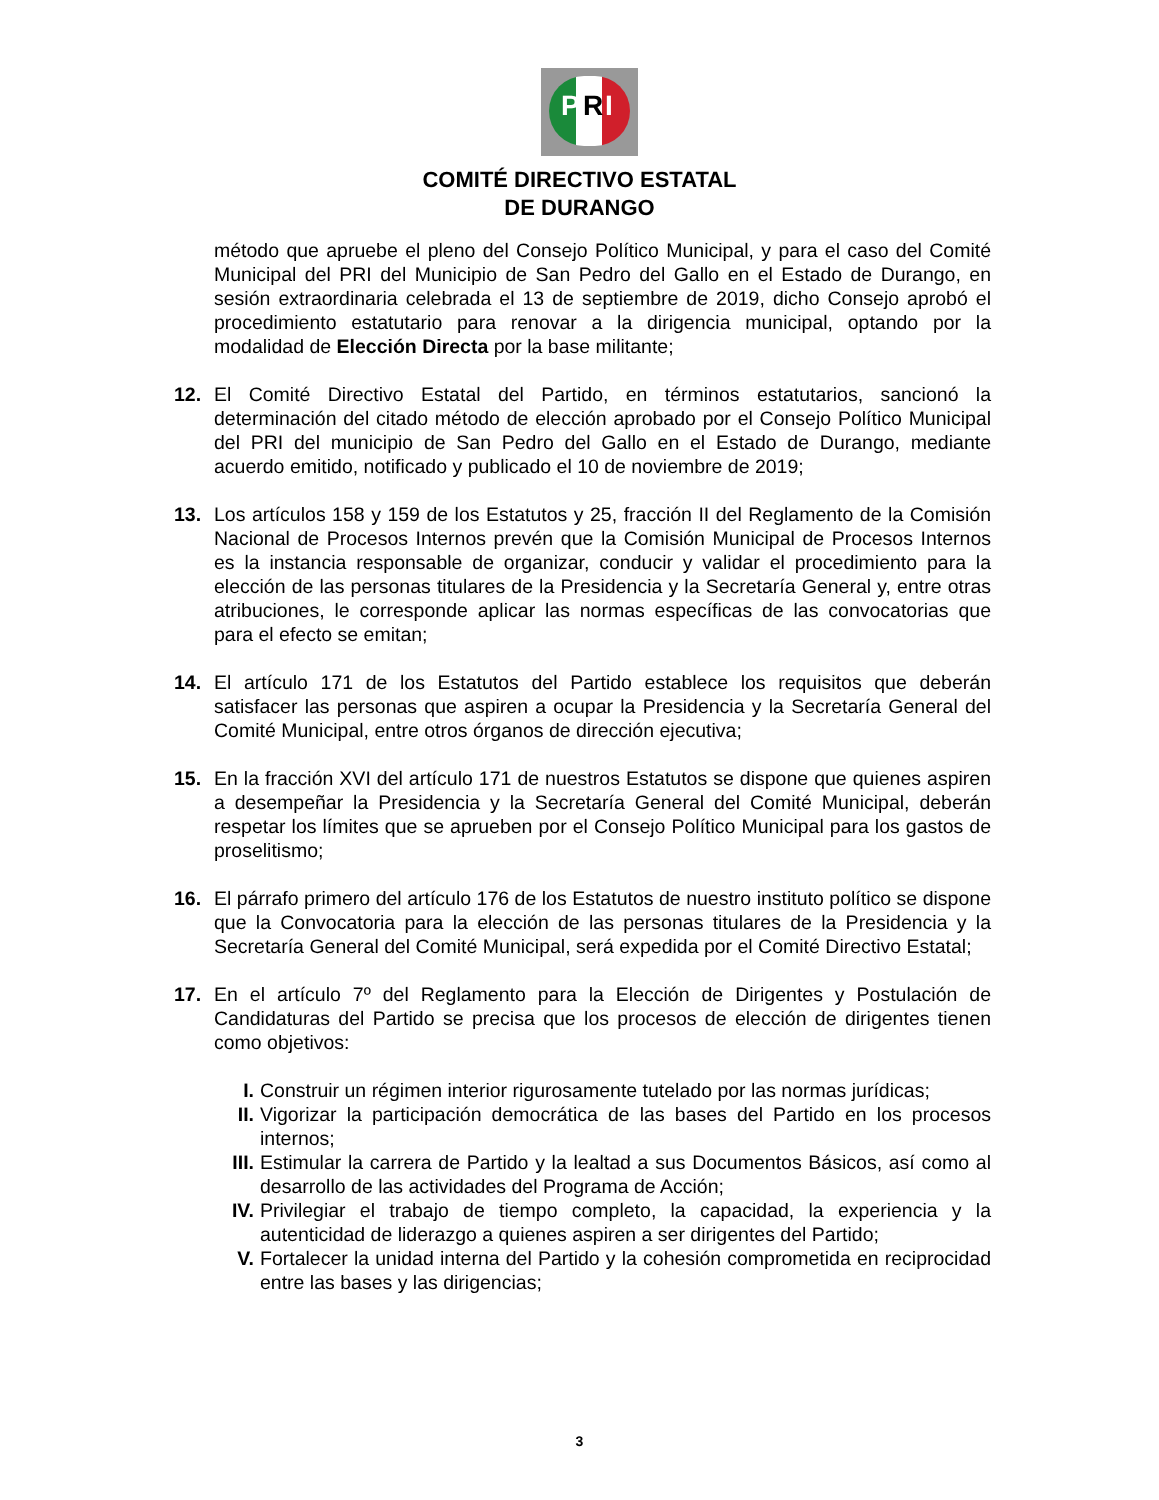P R I
COMITÉ DIRECTIVO ESTATAL
DE DURANGO
método que apruebe el pleno del Consejo Político Municipal, y para el caso del Comité Municipal del PRI del Municipio de San Pedro del Gallo en el Estado de Durango, en sesión extraordinaria celebrada el 13 de septiembre de 2019, dicho Consejo aprobó el procedimiento estatutario para renovar a la dirigencia municipal, optando por la modalidad de Elección Directa por la base militante;
12. El Comité Directivo Estatal del Partido, en términos estatutarios, sancionó la determinación del citado método de elección aprobado por el Consejo Político Municipal del PRI del municipio de San Pedro del Gallo en el Estado de Durango, mediante acuerdo emitido, notificado y publicado el 10 de noviembre de 2019;
13. Los artículos 158 y 159 de los Estatutos y 25, fracción II del Reglamento de la Comisión Nacional de Procesos Internos prevén que la Comisión Municipal de Procesos Internos es la instancia responsable de organizar, conducir y validar el procedimiento para la elección de las personas titulares de la Presidencia y la Secretaría General y, entre otras atribuciones, le corresponde aplicar las normas específicas de las convocatorias que para el efecto se emitan;
14. El artículo 171 de los Estatutos del Partido establece los requisitos que deberán satisfacer las personas que aspiren a ocupar la Presidencia y la Secretaría General del Comité Municipal, entre otros órganos de dirección ejecutiva;
15. En la fracción XVI del artículo 171 de nuestros Estatutos se dispone que quienes aspiren a desempeñar la Presidencia y la Secretaría General del Comité Municipal, deberán respetar los límites que se aprueben por el Consejo Político Municipal para los gastos de proselitismo;
16. El párrafo primero del artículo 176 de los Estatutos de nuestro instituto político se dispone que la Convocatoria para la elección de las personas titulares de la Presidencia y la Secretaría General del Comité Municipal, será expedida por el Comité Directivo Estatal;
17. En el artículo 7º del Reglamento para la Elección de Dirigentes y Postulación de Candidaturas del Partido se precisa que los procesos de elección de dirigentes tienen como objetivos:
I. Construir un régimen interior rigurosamente tutelado por las normas jurídicas;
II. Vigorizar la participación democrática de las bases del Partido en los procesos internos;
III.
Estimular la carrera de Partido y la lealtad a sus Documentos Básicos, así como al desarrollo de las actividades del Programa de Acción;
IV. Privilegiar el trabajo de tiempo completo, la capacidad, la experiencia y la autenticidad de liderazgo a quienes aspiren a ser dirigentes del Partido;
V. Fortalecer la unidad interna del Partido y la cohesión comprometida en reciprocidad entre las bases y las dirigencias;
3